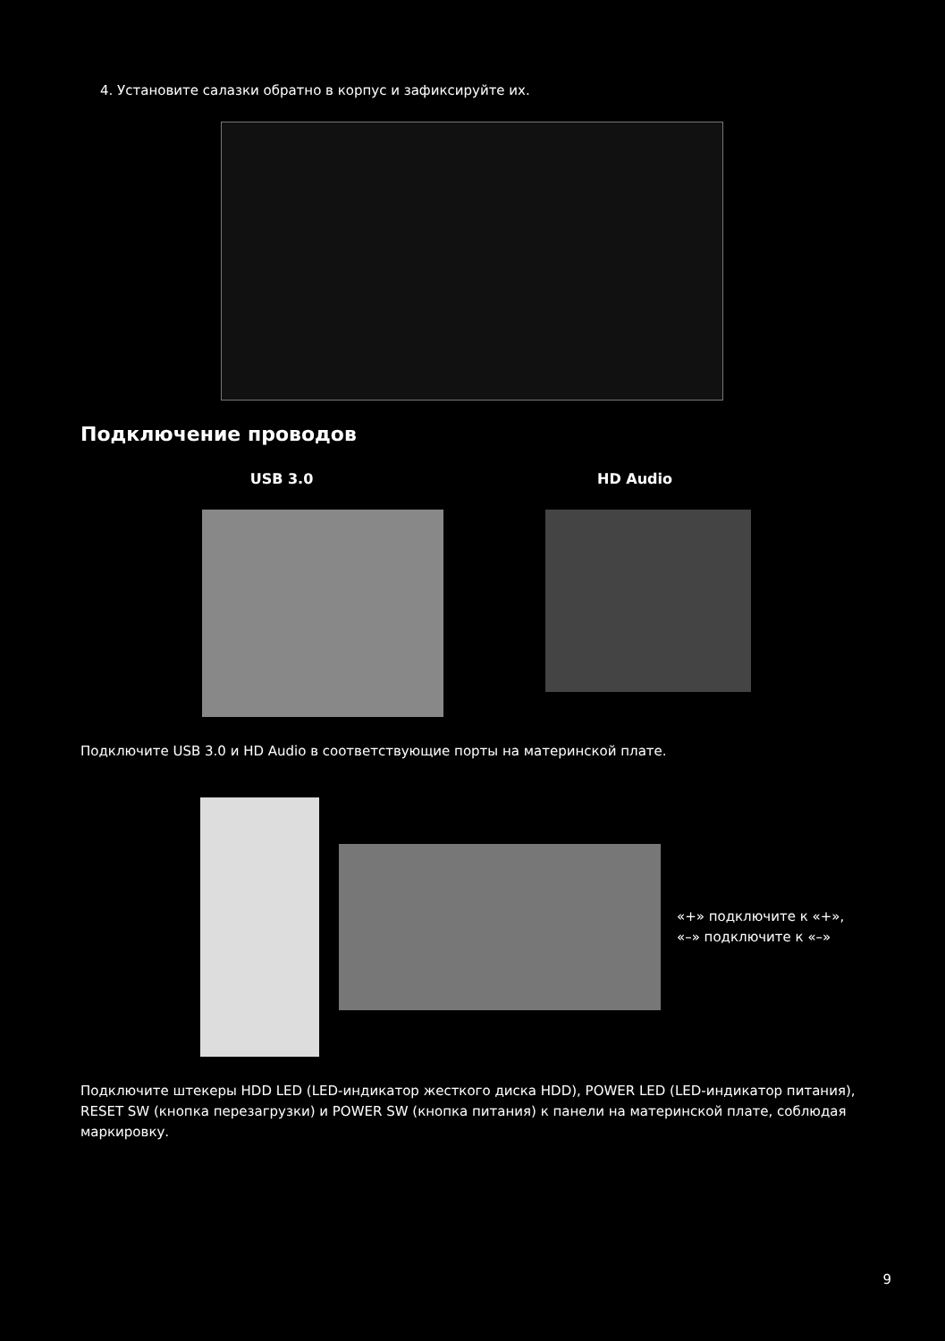4. Установите салазки обратно в корпус и зафиксируйте их.
Подключение проводов
USB 3.0 HD Audio
Подключите USB 3.0 и HD Audio в соответствующие порты на материнской плате.
«+» подключите к «+»,
«–» подключите к «–»
Подключите штекеры HDD LED (LED-индикатор жесткого диска HDD), POWER LED (LED-индикатор питания), RESET SW (кнопка перезагрузки) и POWER SW (кнопка питания) к панели на материнской плате, соблюдая маркировку.
9